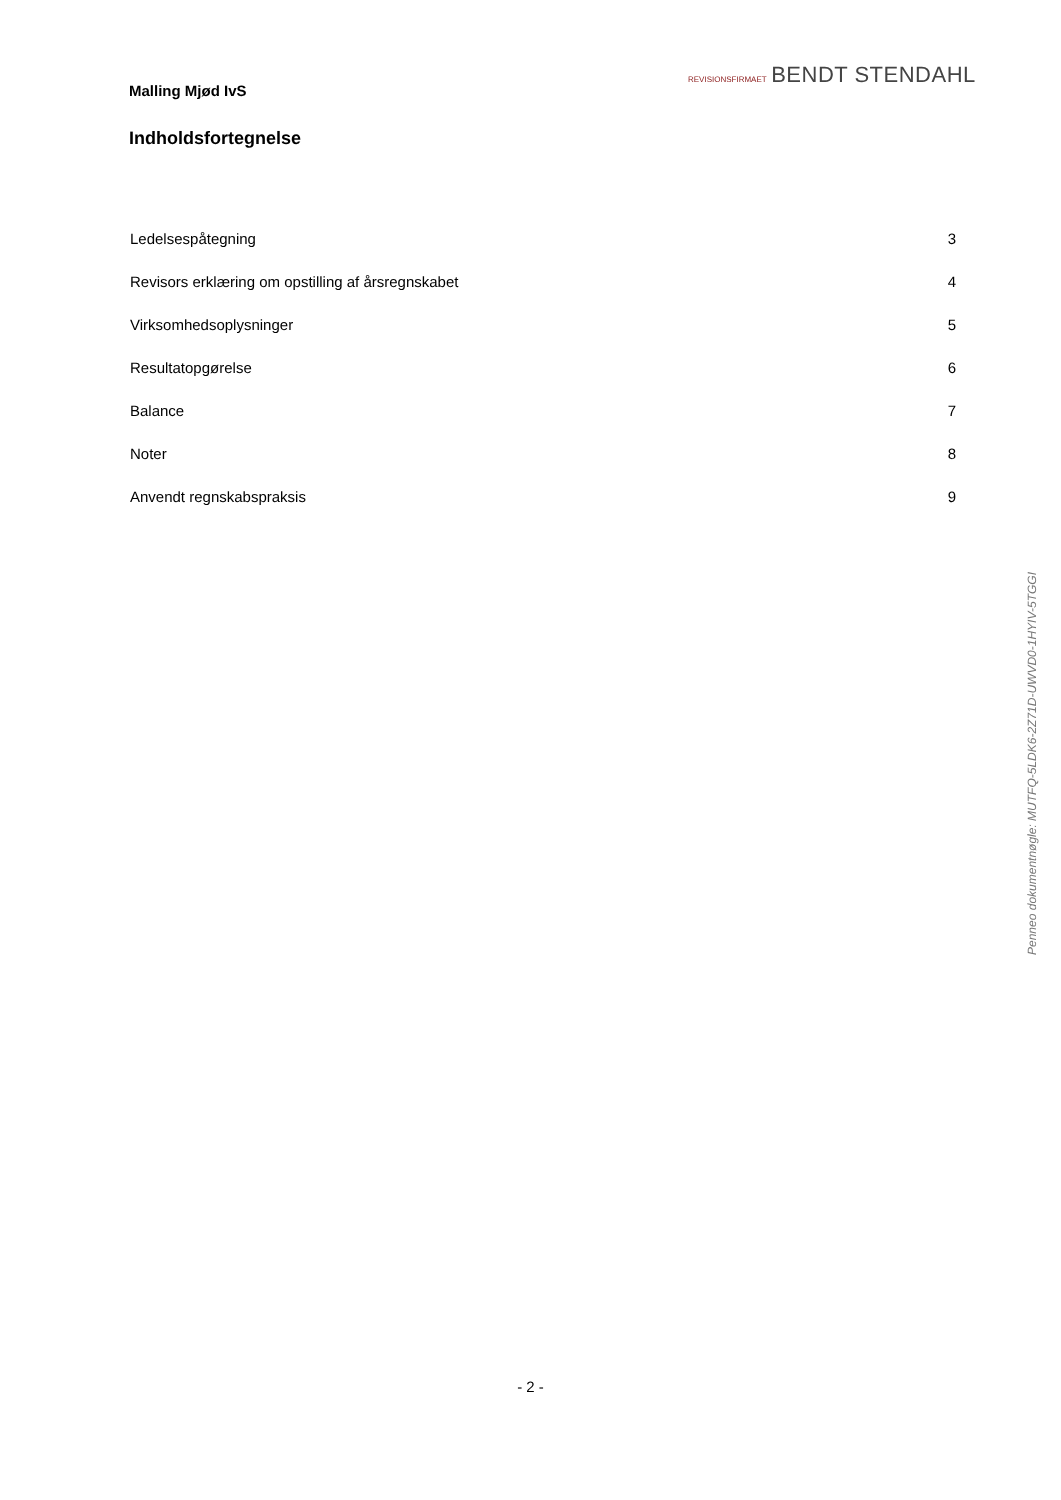REVISIONSFIRMAET BENDT STENDAHL
Malling Mjød IvS
Indholdsfortegnelse
Ledelsespåtegning 3
Revisors erklæring om opstilling af årsregnskabet 4
Virksomhedsoplysninger 5
Resultatopgørelse 6
Balance 7
Noter 8
Anvendt regnskabspraksis 9
Penneo dokumentnøgle: MUTFQ-5LDK6-2Z71D-UWVD0-1HYIV-5TGGI
- 2 -